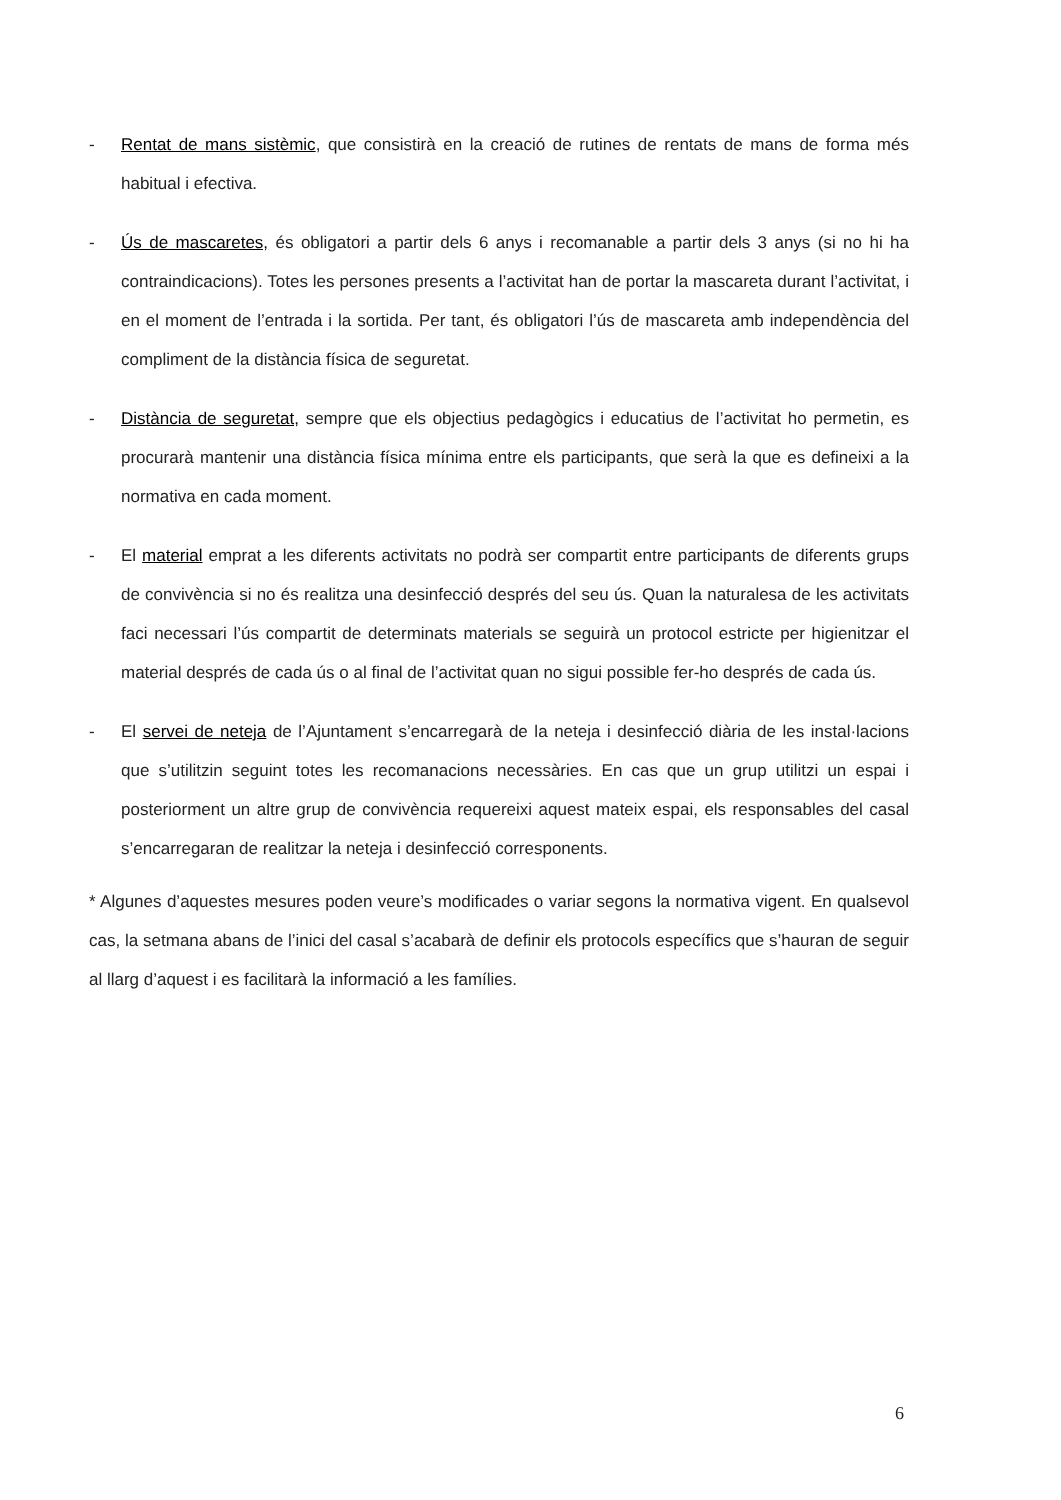- Rentat de mans sistèmic, que consistirà en la creació de rutines de rentats de mans de forma més habitual i efectiva.
- Ús de mascaretes, és obligatori a partir dels 6 anys i recomanable a partir dels 3 anys (si no hi ha contraindicacions). Totes les persones presents a l’activitat han de portar la mascareta durant l’activitat, i en el moment de l’entrada i la sortida. Per tant, és obligatori l’ús de mascareta amb independència del compliment de la distància física de seguretat.
- Distància de seguretat, sempre que els objectius pedagògics i educatius de l’activitat ho permetin, es procurarà mantenir una distància física mínima entre els participants, que serà la que es defineixi a la normativa en cada moment.
- El material emprat a les diferents activitats no podrà ser compartit entre participants de diferents grups de convivència si no és realitza una desinfecció després del seu ús. Quan la naturalesa de les activitats faci necessari l’ús compartit de determinats materials se seguirà un protocol estricte per higienitzar el material després de cada ús o al final de l’activitat quan no sigui possible fer-ho després de cada ús.
- El servei de neteja de l’Ajuntament s’encarregarà de la neteja i desinfecció diària de les instal·lacions que s’utilitzin seguint totes les recomanacions necessàries. En cas que un grup utilitzi un espai i posteriorment un altre grup de convivència requereixi aquest mateix espai, els responsables del casal s’encarregaran de realitzar la neteja i desinfecció corresponents.
* Algunes d’aquestes mesures poden veure’s modificades o variar segons la normativa vigent. En qualsevol cas, la setmana abans de l’inici del casal s’acabarà de definir els protocols específics que s’hauran de seguir al llarg d’aquest i es facilitarà la informació a les famílies.
6